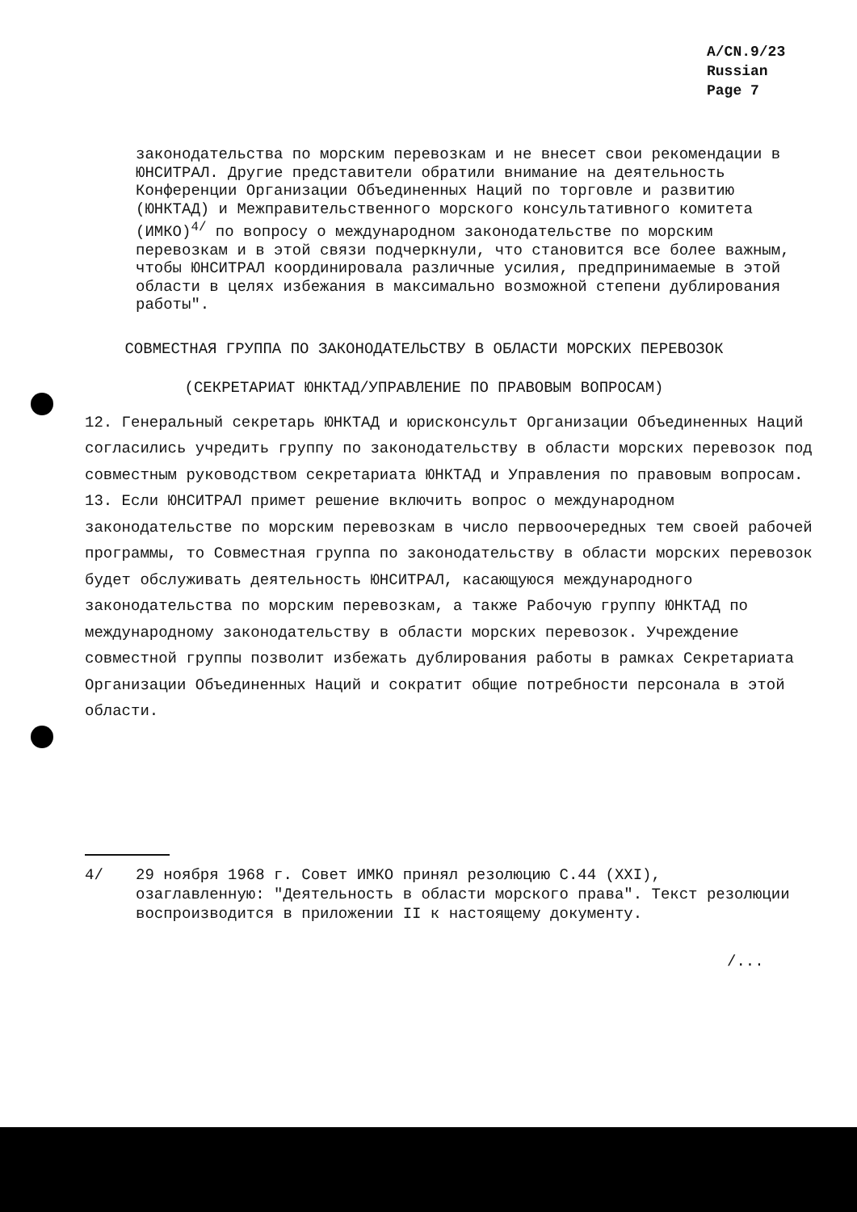A/CN.9/23
Russian
Page 7
законодательства по морским перевозкам и не внесет свои рекомендации в ЮНСИТРАЛ. Другие представители обратили внимание на деятельность Конференции Организации Объединенных Наций по торговле и развитию (ЮНКТАД) и Межправительственного морского консультативного комитета (ИМКО)<sup>4/</sup> по вопросу о международном законодательстве по морским перевозкам и в этой связи подчеркнули, что становится все более важным, чтобы ЮНСИТРАЛ координировала различные усилия, предпринимаемые в этой области в целях избежания в максимально возможной степени дублирования работы".
СОВМЕСТНАЯ ГРУППА ПО ЗАКОНОДАТЕЛЬСТВУ В ОБЛАСТИ МОРСКИХ ПЕРЕВОЗОК
(СЕКРЕТАРИАТ ЮНКТАД/УПРАВЛЕНИЕ ПО ПРАВОВЫМ ВОПРОСАМ)
12. Генеральный секретарь ЮНКТАД и юрисконсульт Организации Объединенных Наций согласились учредить группу по законодательству в области морских перевозок под совместным руководством секретариата ЮНКТАД и Управления по правовым вопросам.
13. Если ЮНСИТРАЛ примет решение включить вопрос о международном законодательстве по морским перевозкам в число первоочередных тем своей рабочей программы, то Совместная группа по законодательству в области морских перевозок будет обслуживать деятельность ЮНСИТРАЛ, касающуюся международного законодательства по морским перевозкам, а также Рабочую группу ЮНКТАД по международному законодательству в области морских перевозок. Учреждение совместной группы позволит избежать дублирования работы в рамках Секретариата Организации Объединенных Наций и сократит общие потребности персонала в этой области.
4/ 29 ноября 1968 г. Совет ИМКО принял резолюцию С.44 (XXI), озаглавленную: "Деятельность в области морского права". Текст резолюции воспроизводится в приложении II к настоящему документу.
/...